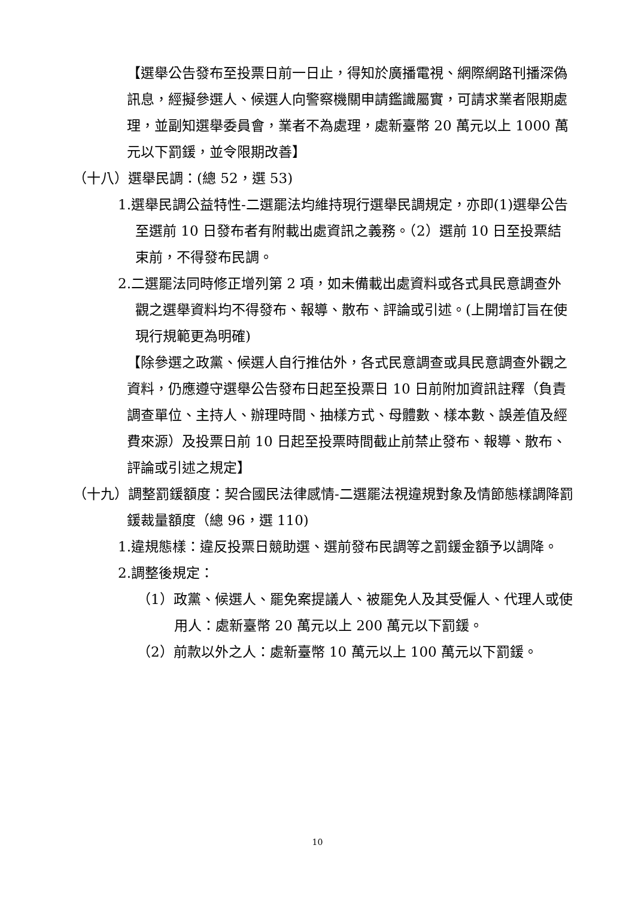【選舉公告發布至投票日前一日止，得知於廣播電視、網際網路刊播深偽訊息，經擬參選人、候選人向警察機關申請鑑識屬實，可請求業者限期處理，並副知選舉委員會，業者不為處理，處新臺幣 20 萬元以上 1000 萬元以下罰鍰，並令限期改善】
（十八）選舉民調：(總 52，選 53)
1.選舉民調公益特性-二選罷法均維持現行選舉民調規定，亦即(1)選舉公告至選前 10 日發布者有附載出處資訊之義務。（2）選前 10 日至投票結束前，不得發布民調。
2.二選罷法同時修正增列第 2 項，如未備載出處資料或各式具民意調查外觀之選舉資料均不得發布、報導、散布、評論或引述。(上開增訂旨在使現行規範更為明確)
【除參選之政黨、候選人自行推估外，各式民意調查或具民意調查外觀之資料，仍應遵守選舉公告發布日起至投票日 10 日前附加資訊註釋（負責調查單位、主持人、辦理時間、抽樣方式、母體數、樣本數、誤差值及經費來源）及投票日前 10 日起至投票時間截止前禁止發布、報導、散布、評論或引述之規定】
（十九）調整罰鍰額度：契合國民法律感情-二選罷法視違規對象及情節態樣調降罰鍰裁量額度（總 96，選 110)
1.違規態樣：違反投票日競助選、選前發布民調等之罰鍰金額予以調降。
2.調整後規定：
（1）政黨、候選人、罷免案提議人、被罷免人及其受僱人、代理人或使用人：處新臺幣 20 萬元以上 200 萬元以下罰鍰。
（2）前款以外之人：處新臺幣 10 萬元以上 100 萬元以下罰鍰。
10